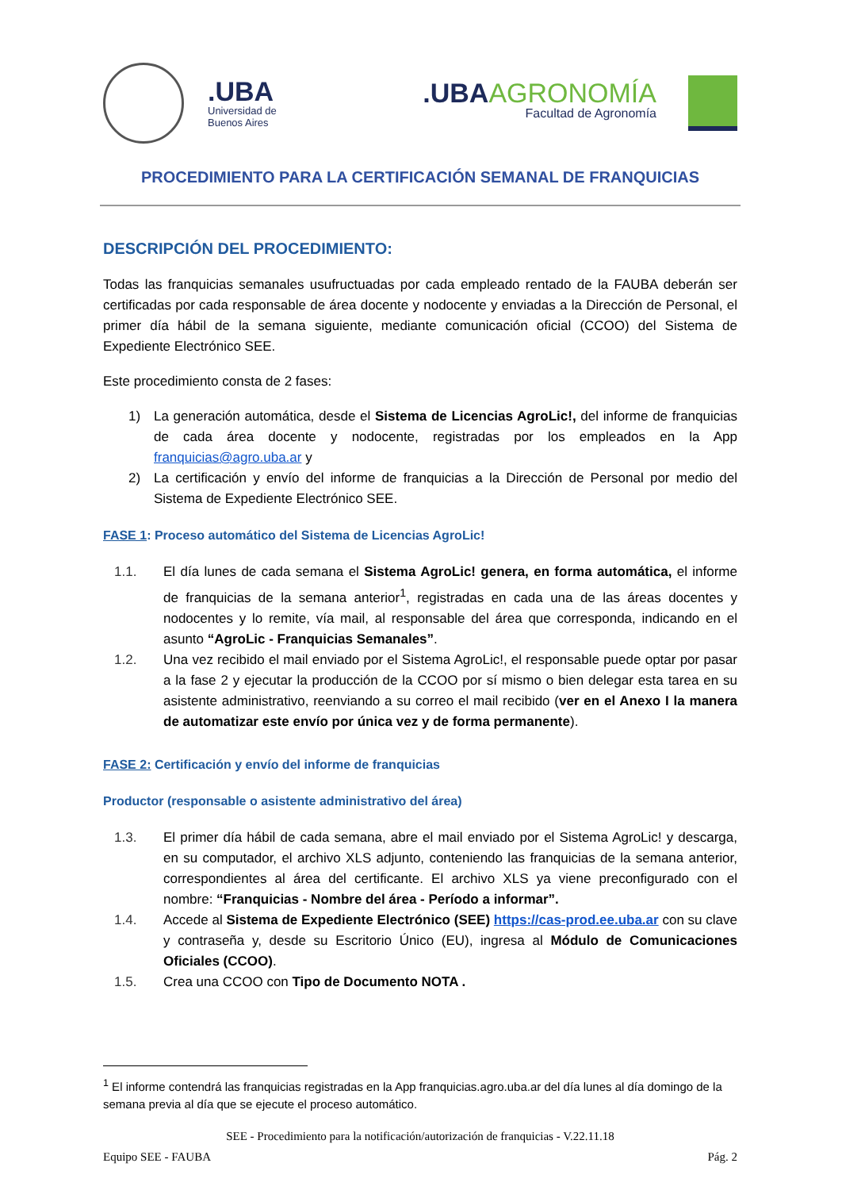.UBA Universidad de
Buenos Aires
.UBAAGRONOMÍA
Facultad de Agronomía
PROCEDIMIENTO PARA LA CERTIFICACIÓN SEMANAL DE FRANQUICIAS
DESCRIPCIÓN DEL PROCEDIMIENTO:
Todas las franquicias semanales usufructuadas por cada empleado rentado de la FAUBA deberán ser certificadas por cada responsable de área docente y nodocente y enviadas a la Dirección de Personal, el primer día hábil de la semana siguiente, mediante comunicación oficial (CCOO) del Sistema de Expediente Electrónico SEE.
Este procedimiento consta de 2 fases:
1) La generación automática, desde el Sistema de Licencias AgroLic!, del informe de franquicias de cada área docente y nodocente, registradas por los empleados en la App franquicias@agro.uba.ar y
2) La certificación y envío del informe de franquicias a la Dirección de Personal por medio del Sistema de Expediente Electrónico SEE.
FASE 1: Proceso automático del Sistema de Licencias AgroLic!
1.1. El día lunes de cada semana el Sistema AgroLic! genera, en forma automática, el informe de franquicias de la semana anterior<sup>1</sup>, registradas en cada una de las áreas docentes y nodocentes y lo remite, vía mail, al responsable del área que corresponda, indicando en el asunto “AgroLic - Franquicias Semanales”.
1.2. Una vez recibido el mail enviado por el Sistema AgroLic!, el responsable puede optar por pasar a la fase 2 y ejecutar la producción de la CCOO por sí mismo o bien delegar esta tarea en su asistente administrativo, reenviando a su correo el mail recibido (ver en el Anexo I la manera de automatizar este envío por única vez y de forma permanente).
FASE 2: Certificación y envío del informe de franquicias
Productor (responsable o asistente administrativo del área)
1.3. El primer día hábil de cada semana, abre el mail enviado por el Sistema AgroLic! y descarga, en su computador, el archivo XLS adjunto, conteniendo las franquicias de la semana anterior, correspondientes al área del certificante. El archivo XLS ya viene preconfigurado con el nombre: “Franquicias - Nombre del área - Período a informar”.
1.4. Accede al Sistema de Expediente Electrónico (SEE) https://cas-prod.ee.uba.ar con su clave y contraseña y, desde su Escritorio Único (EU), ingresa al Módulo de Comunicaciones Oficiales (CCOO).
1.5. Crea una CCOO con Tipo de Documento NOTA .
<sup>1</sup> El informe contendrá las franquicias registradas en la App franquicias.agro.uba.ar del día lunes al día domingo de la semana previa al día que se ejecute el proceso automático.
SEE - Procedimiento para la notificación/autorización de franquicias - V.22.11.18
Equipo SEE - FAUBA Pág. 2